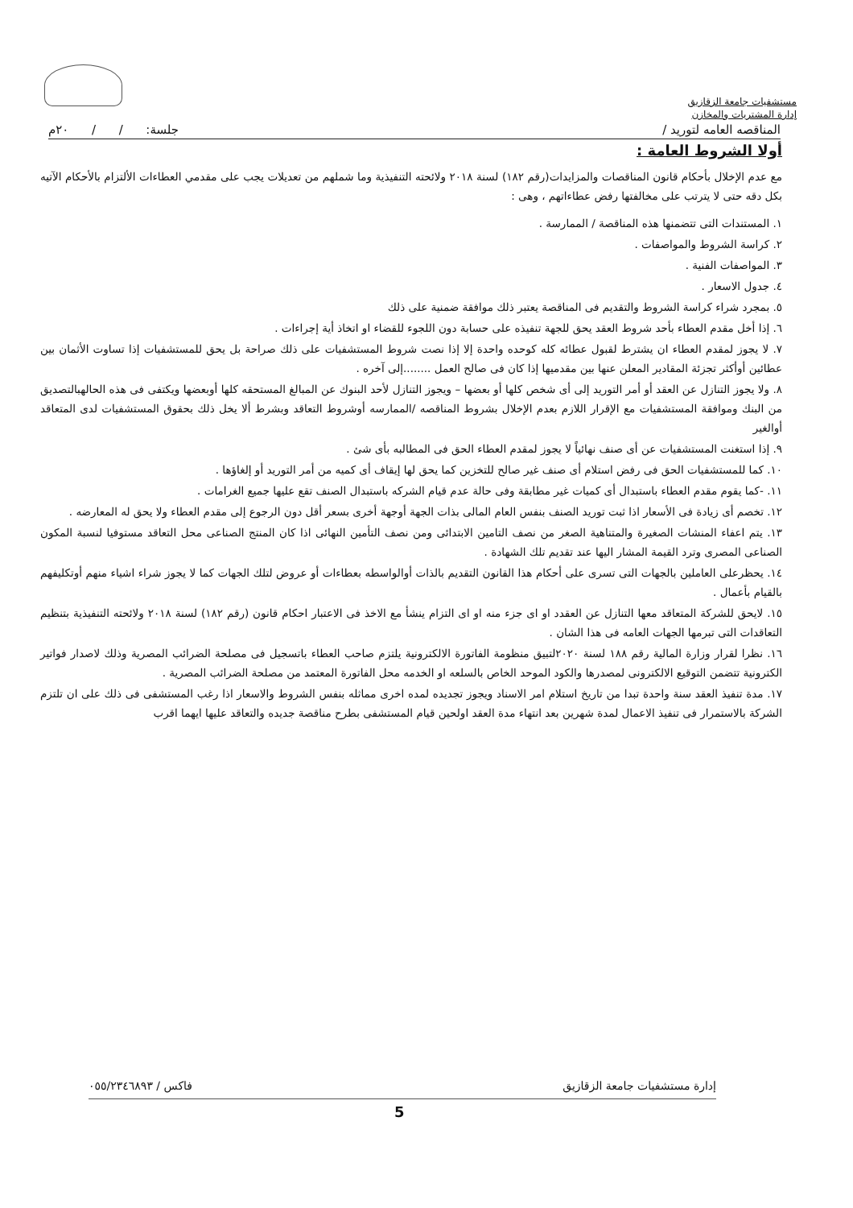مستشفيات جامعة الزقازيق
إدارة المشتريات والمخازن
المناقصه العامه لتوريد / جلسة: / / ٢٠م
أولا الشروط العامة :
مع عدم الإخلال بأحكام قانون المناقصات والمزايدات(رقم ١٨٢) لسنة ٢٠١٨ ولائحته التنفيذية وما شملهم من تعديلات يجب على مقدمي العطاءات الألتزام بالأحكام الآتيه بكل دقه حتى لا يترتب على مخالفتها رفض عطاءاتهم ، وهى :
١. المستندات التى تتضمنها هذه المناقصة / الممارسة .
٢. كراسة الشروط والمواصفات .
٣. المواصفات الفنية .
٤. جدول الاسعار .
٥. بمجرد شراء كراسة الشروط والتقديم فى المناقصة يعتبر ذلك موافقة ضمنية على ذلك
٦. إذا أخل مقدم العطاء بأحد شروط العقد يحق للجهة تنفيذه على حسابة دون اللجوء للقضاء او اتخاذ أية إجراءات .
٧. لا يجوز لمقدم العطاء ان يشترط لقبول عطائه كله كوحده واحدة إلا إذا نصت شروط المستشفيات على ذلك صراحة بل يحق للمستشفيات إذا تساوت الأثمان بين عطائين أوأكثر تجزئة المقادير المعلن عنها بين مقدميها إذا كان فى صالح العمل ........إلى آخره .
٨. ولا يجوز التنازل عن العقد أو أمر التوريد إلى أى شخص كلها أو بعضها – ويجوز التنازل لأحد البنوك عن المبالغ المستحقه كلها أوبعضها ويكتفى فى هذه الحالهبالتصديق من البنك وموافقة المستشفيات مع الإقرار اللازم بعدم الإخلال بشروط المناقصه /الممارسه أوشروط التعاقد وبشرط ألا يخل ذلك بحقوق المستشفيات لدى المتعاقد أوالغير
٩. إذا استغنت المستشفيات عن أى صنف نهائياً لا يجوز لمقدم العطاء الحق فى المطالبه بأى شئ .
١٠. كما للمستشفيات الحق فى رفض استلام أى صنف غير صالح للتخزين كما يحق لها إيقاف أى كميه من أمر التوريد أو إلغاؤها .
١١. -كما يقوم مقدم العطاء باستبدال أى كميات غير مطابقة وفى حالة عدم قيام الشركه باستبدال الصنف تقع عليها جميع الغرامات .
١٢. تخصم أى زيادة فى الأسعار اذا ثبت توريد الصنف بنفس العام المالى بذات الجهة أوجهة أخرى بسعر أقل دون الرجوع إلى مقدم العطاء ولا يحق له المعارضه .
١٣. يتم اعفاء المنشات الصغيرة والمتناهية الصغر من نصف التامين الابتدائى ومن نصف التأمين النهائى اذا كان المنتج الصناعى محل التعاقد مستوفيا لنسبة المكون الصناعى المصرى وترد القيمة المشار اليها عند تقديم تلك الشهادة .
١٤. يحظرعلى العاملين بالجهات التى تسرى على أحكام هذا القانون التقديم بالذات أوالواسطه بعطاءات أو عروض لتلك الجهات كما لا يجوز شراء اشياء منهم أوتكليفهم بالقيام بأعمال .
١٥. لايحق للشركة المتعاقد معها التنازل عن العقدد او اى جزء منه او اى التزام ينشأ مع الاخذ فى الاعتبار احكام قانون (رقم ١٨٢) لسنة ٢٠١٨ ولائحته التنفيذية بتنظيم التعاقدات التى تبرمها الجهات العامه فى هذا الشان .
١٦. نظرا لقرار وزارة المالية رقم ١٨٨ لسنة ٢٠٢٠لتبيق منظومة الفاتورة الالكترونية يلتزم صاحب العطاء باتسجيل فى مصلحة الضرائب المصرية وذلك لاصدار فواتير الكترونية تتضمن التوقيع الالكترونى لمصدرها والكود الموحد الخاص بالسلعه او الخدمه محل الفاتورة المعتمد من مصلحة الضرائب المصرية .
١٧. مدة تنفيذ العقد سنة واحدة تبدا من تاريخ استلام امر الاسناد ويجوز تجديده لمده اخرى مماثله بنفس الشروط والاسعار اذا رغب المستشفى فى ذلك على ان تلتزم الشركة بالاستمرار فى تنفيذ الاعمال لمدة شهرين بعد انتهاء مدة العقد اولحين قيام المستشفى بطرح مناقصة جديده والتعاقد عليها ايهما اقرب
إدارة مستشفيات جامعة الزقازيق فاكس / ٠٥٥/٢٣٤٦٨٩٣
5